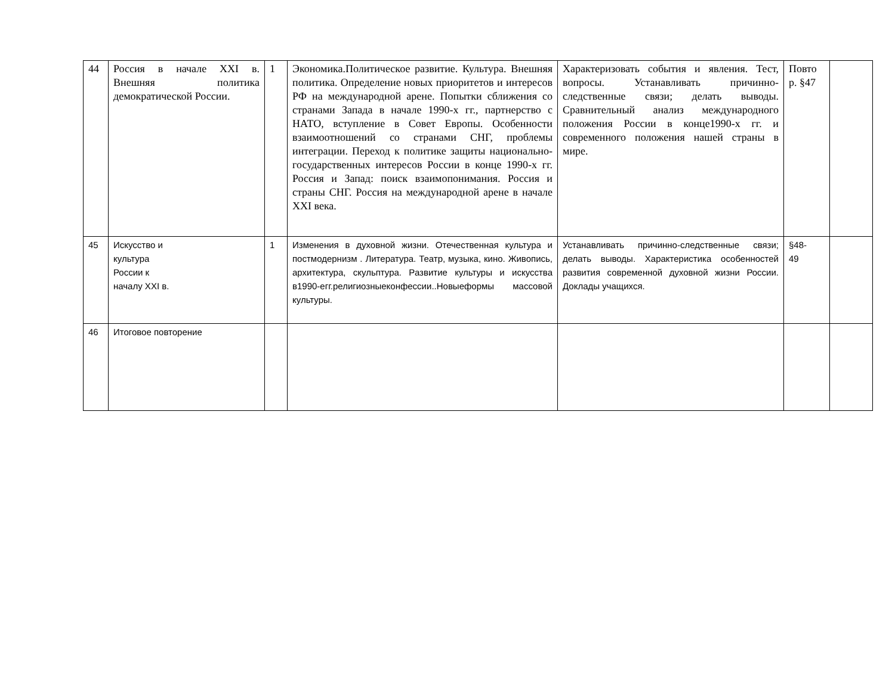| 44 | Россия в начале XXI в. Внешняя политика демократической России. | 1 | Экономика.Политическое развитие. Культура. Внешняя политика. Определение новых приоритетов и интересов РФ на международной арене. Попытки сближения со странами Запада в начале 1990-х гг., партнерство с НАТО, вступление в Совет Европы. Особенности взаимоотношений со странами СНГ, проблемы интеграции. Переход к политике защиты национально- государственных интересов России в конце 1990-х гг. Россия и Запад: поиск взаимопонимания. Россия и страны СНГ. Россия на международной арене в начале XXI века. | Характеризовать события и явления. Тест, вопросы. Устанавливать причинно- следственные связи; делать выводы. Сравнительный анализ международного положения России в конце1990-х гг. и современного положения нашей страны в мире. | Повто р. §47 | |
| 45 | Искусство и культура России к началу XXI в. | 1 | Изменения в духовной жизни. Отечественная культура и постмодернизм . Литература. Театр, музыка, кино. Живопись, архитектура, скульптура. Развитие культуры и искусства в1990-егг.религиозныеконфессии..Новыеформы массовой культуры. | Устанавливать причинно-следственные связи; делать выводы. Характеристика особенностей развития современной духовной жизни России. Доклады учащихся. | §48- 49 | |
| 46 | Итоговое повторение | | | | | |